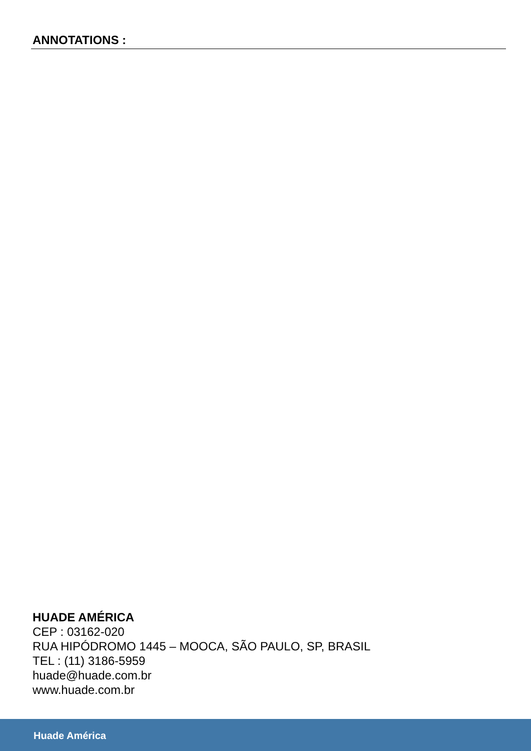ANNOTATIONS :
HUADE AMÉRICA
CEP : 03162-020
RUA HIPÓDROMO 1445 – MOOCA, SÃO PAULO, SP, BRASIL
TEL : (11) 3186-5959
huade@huade.com.br
www.huade.com.br
Huade América